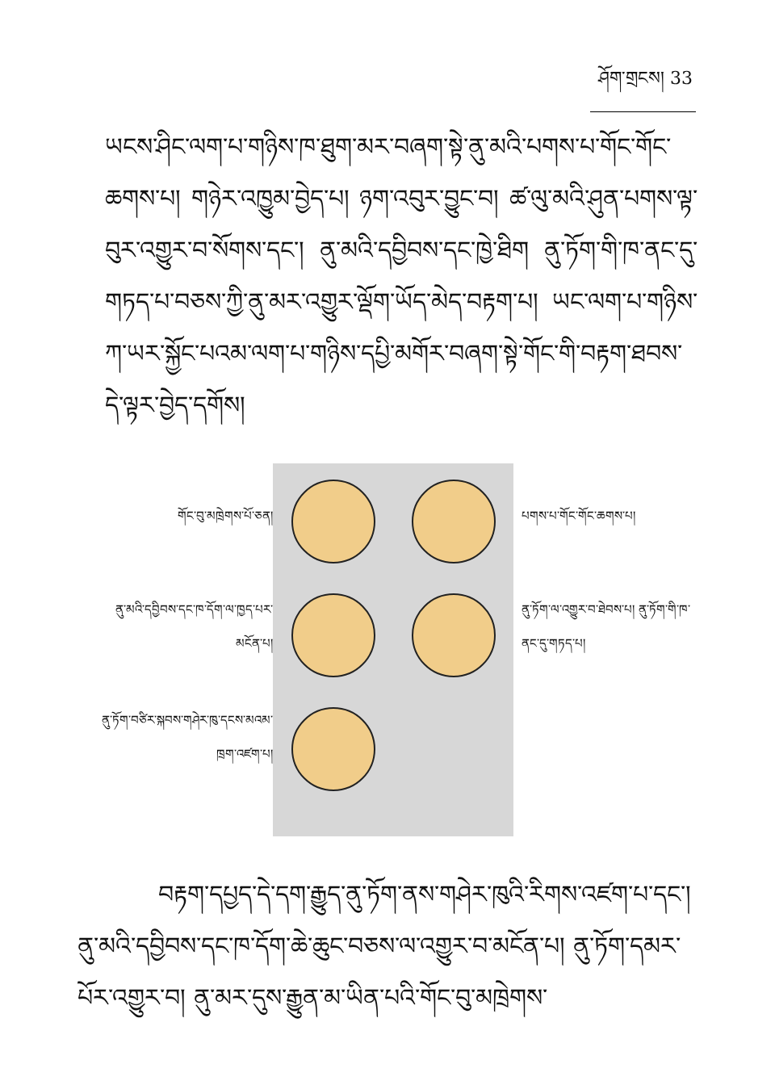ཤོག་གྲངས། 33
ཡངས་ཤིང་ལག་པ་གཉིས་ཁ་ཐུག་མར་བཞག་སྟེ་ནུ་མའི་པགས་པ་གོང་གོང་ཆགས་པ། གཉེར་འཁྱུམ་བྱེད་པ། ཉག་འབུར་བྱུང་བ། ཚ་ལུ་མའི་ཤུན་པགས་ལྟ་བུར་འགྱུར་བ་སོགས་དང་། ནུ་མའི་དབྱིབས་དང་ཁྱེ་ཐིག ནུ་ཏོག་གི་ཁ་ནང་དུ་གཏད་པ་བཅས་ཀྱི་ནུ་མར་འགྱུར་ལྡོག་ཡོད་མེད་བརྟག་པ། ཡང་ལག་པ་གཉིས་ཀ་ཡར་སྐྱོང་པའམ་ལག་པ་གཉིས་དཔྱི་མགོར་བཞག་སྟེ་གོང་གི་བརྟག་ཐབས་དེ་ལྟར་བྱེད་དགོས།
གོང་བུ་མཁྲེགས་པོ་ཅན།
ནུ་མའི་དབྱིབས་དང་ཁ་དོག་ལ་ཁྱད་པར་མངོན་པ།
ནུ་ཏོག་བཙིར་སྐབས་གཤེར་ཁུ་དངས་མའམ་ཁྲག་འཛག་པ།
པགས་པ་གོང་གོང་ཆགས་པ།
ནུ་ཏོག་ལ་འགྱུར་བ་ཐེབས་པ། ནུ་ཏོག་གི་ཁ་ནང་དུ་གཏད་པ།
བརྟག་དཔྱད་དེ་དག་རྒྱུད་ནུ་ཏོག་ནས་གཤེར་ཁུའི་རིགས་འཛག་པ་དང་། ནུ་མའི་དབྱིབས་དང་ཁ་དོག་ཆེ་ཆུང་བཅས་ལ་འགྱུར་བ་མངོན་པ། ནུ་ཏོག་དམར་པོར་འགྱུར་བ། ནུ་མར་དུས་རྒྱུན་མ་ཡིན་པའི་གོང་བུ་མཁྲེགས་